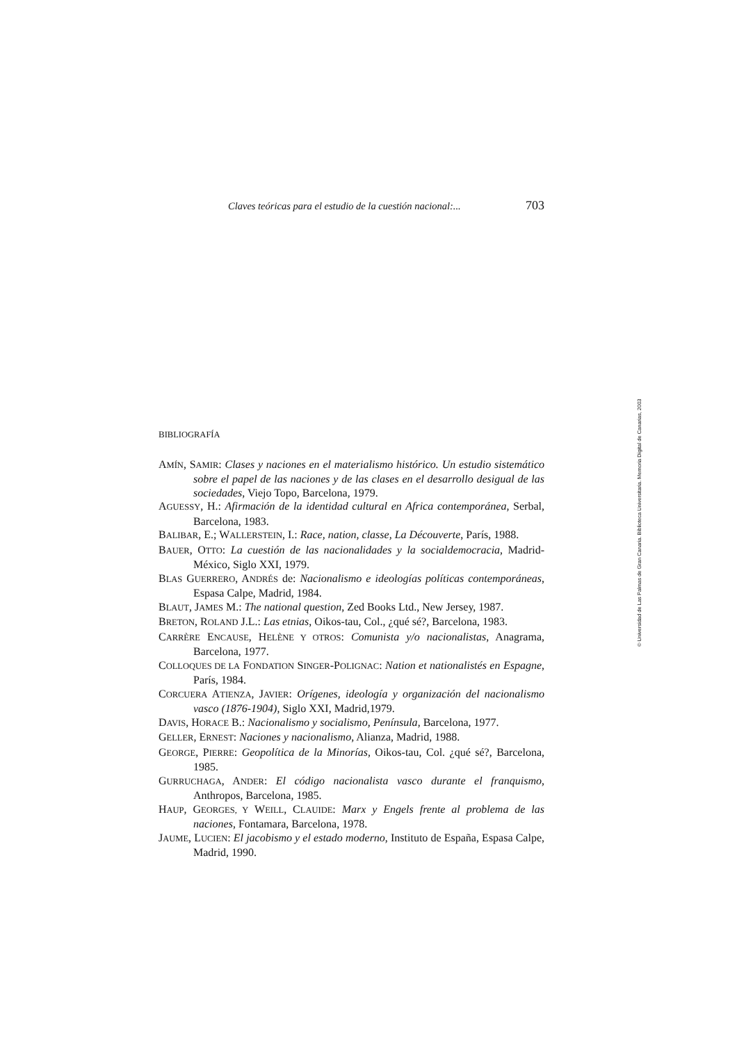Claves teóricas para el estudio de la cuestión nacional:... 703
BIBLIOGRAFÍA
AMÍN, SAMIR: Clases y naciones en el materialismo histórico. Un estudio sistemático sobre el papel de las naciones y de las clases en el desarrollo desigual de las sociedades, Viejo Topo, Barcelona, 1979.
AGUESSY, H.: Afirmación de la identidad cultural en Africa contemporánea, Serbal, Barcelona, 1983.
BALIBAR, E.; WALLERSTEIN, I.: Race, nation, classe, La Découverte, París, 1988.
BAUER, OTTO: La cuestión de las nacionalidades y la socialdemocracia, Madrid-México, Siglo XXI, 1979.
BLAS GUERRERO, ANDRÉS de: Nacionalismo e ideologías políticas contemporáneas, Espasa Calpe, Madrid, 1984.
BLAUT, JAMES M.: The national question, Zed Books Ltd., New Jersey, 1987.
BRETON, ROLAND J.L.: Las etnias, Oikos-tau, Col., ¿qué sé?, Barcelona, 1983.
CARRÈRE ENCAUSE, HELÈNE Y OTROS: Comunista y/o nacionalistas, Anagrama, Barcelona, 1977.
COLLOQUES DE LA FONDATION SINGER-POLIGNAC: Nation et nationalistés en Espagne, París, 1984.
CORCUERA ATIENZA, JAVIER: Orígenes, ideología y organización del nacionalismo vasco (1876-1904), Siglo XXI, Madrid,1979.
DAVIS, HORACE B.: Nacionalismo y socialismo, Península, Barcelona, 1977.
GELLER, ERNEST: Naciones y nacionalismo, Alianza, Madrid, 1988.
GEORGE, PIERRE: Geopolítica de la Minorías, Oikos-tau, Col. ¿qué sé?, Barcelona, 1985.
GURRUCHAGA, ANDER: El código nacionalista vasco durante el franquismo, Anthropos, Barcelona, 1985.
HAUP, GEORGES, Y WEILL, CLAUIDE: Marx y Engels frente al problema de las naciones, Fontamara, Barcelona, 1978.
JAUME, LUCIEN: El jacobismo y el estado moderno, Instituto de España, Espasa Calpe, Madrid, 1990.
© Universidad de Las Palmas de Gran Canaria. Biblioteca Universitaria. Memoria Digital de Canarias, 2003